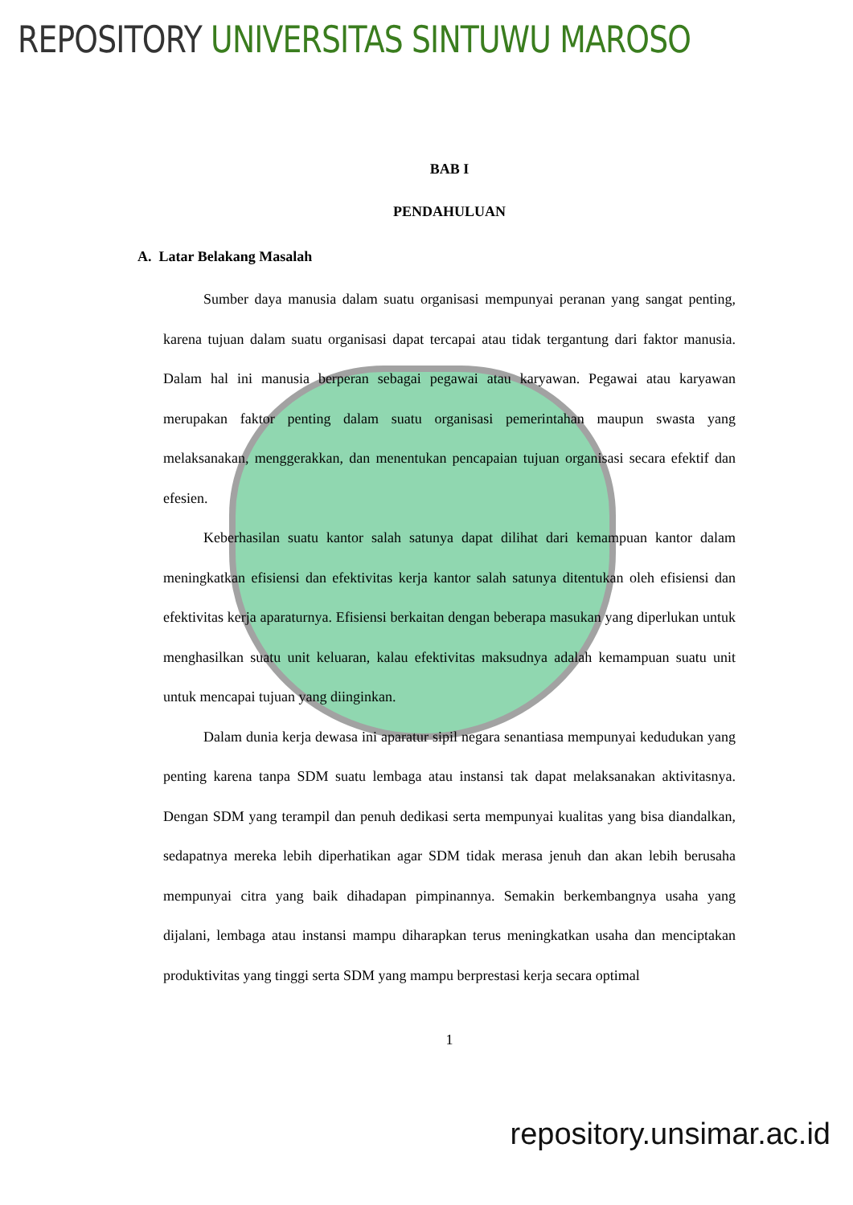REPOSITORY UNIVERSITAS SINTUWU MAROSO
BAB I
PENDAHULUAN
A. Latar Belakang Masalah
Sumber daya manusia dalam suatu organisasi mempunyai peranan yang sangat penting, karena tujuan dalam suatu organisasi dapat tercapai atau tidak tergantung dari faktor manusia. Dalam hal ini manusia berperan sebagai pegawai atau karyawan. Pegawai atau karyawan merupakan faktor penting dalam suatu organisasi pemerintahan maupun swasta yang melaksanakan, menggerakkan, dan menentukan pencapaian tujuan organisasi secara efektif dan efesien.
Keberhasilan suatu kantor salah satunya dapat dilihat dari kemampuan kantor dalam meningkatkan efisiensi dan efektivitas kerja kantor salah satunya ditentukan oleh efisiensi dan efektivitas kerja aparaturnya. Efisiensi berkaitan dengan beberapa masukan yang diperlukan untuk menghasilkan suatu unit keluaran, kalau efektivitas maksudnya adalah kemampuan suatu unit untuk mencapai tujuan yang diinginkan.
Dalam dunia kerja dewasa ini aparatur sipil negara senantiasa mempunyai kedudukan yang penting karena tanpa SDM suatu lembaga atau instansi tak dapat melaksanakan aktivitasnya. Dengan SDM yang terampil dan penuh dedikasi serta mempunyai kualitas yang bisa diandalkan, sedapatnya mereka lebih diperhatikan agar SDM tidak merasa jenuh dan akan lebih berusaha mempunyai citra yang baik dihadapan pimpinannya. Semakin berkembangnya usaha yang dijalani, lembaga atau instansi mampu diharapkan terus meningkatkan usaha dan menciptakan produktivitas yang tinggi serta SDM yang mampu berprestasi kerja secara optimal
1
repository.unsimar.ac.id